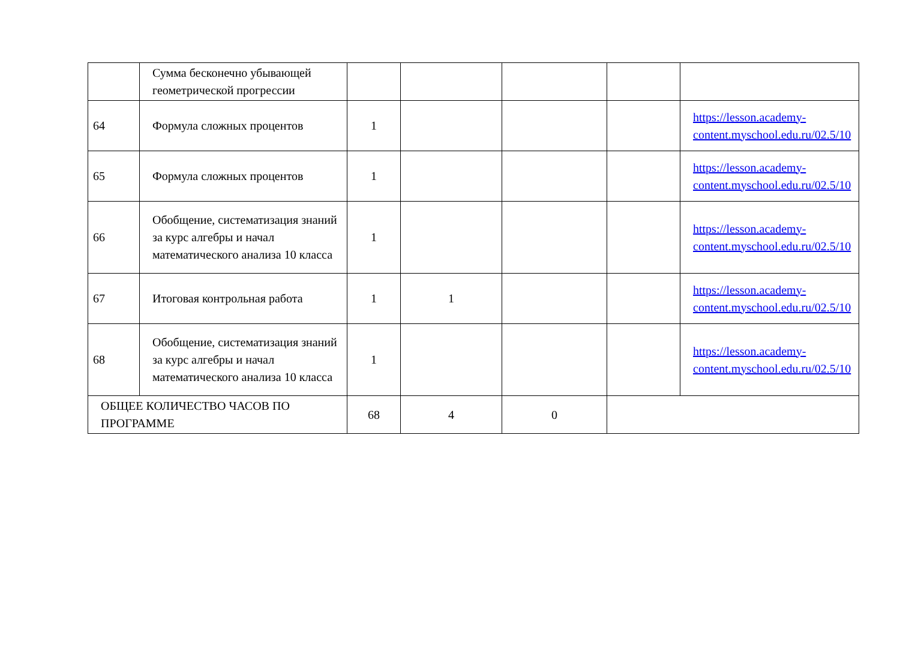| | Сумма бесконечно убывающей геометрической прогрессии | | | | | |
| 64 | Формула сложных процентов | 1 | | | | https://lesson.academy-content.myschool.edu.ru/02.5/10 |
| 65 | Формула сложных процентов | 1 | | | | https://lesson.academy-content.myschool.edu.ru/02.5/10 |
| 66 | Обобщение, систематизация знаний за курс алгебры и начал математического анализа 10 класса | 1 | | | | https://lesson.academy-content.myschool.edu.ru/02.5/10 |
| 67 | Итоговая контрольная работа | 1 | 1 | | | https://lesson.academy-content.myschool.edu.ru/02.5/10 |
| 68 | Обобщение, систематизация знаний за курс алгебры и начал математического анализа 10 класса | 1 | | | | https://lesson.academy-content.myschool.edu.ru/02.5/10 |
| ОБЩЕЕ КОЛИЧЕСТВО ЧАСОВ ПО ПРОГРАММЕ | | 68 | 4 | 0 | | |